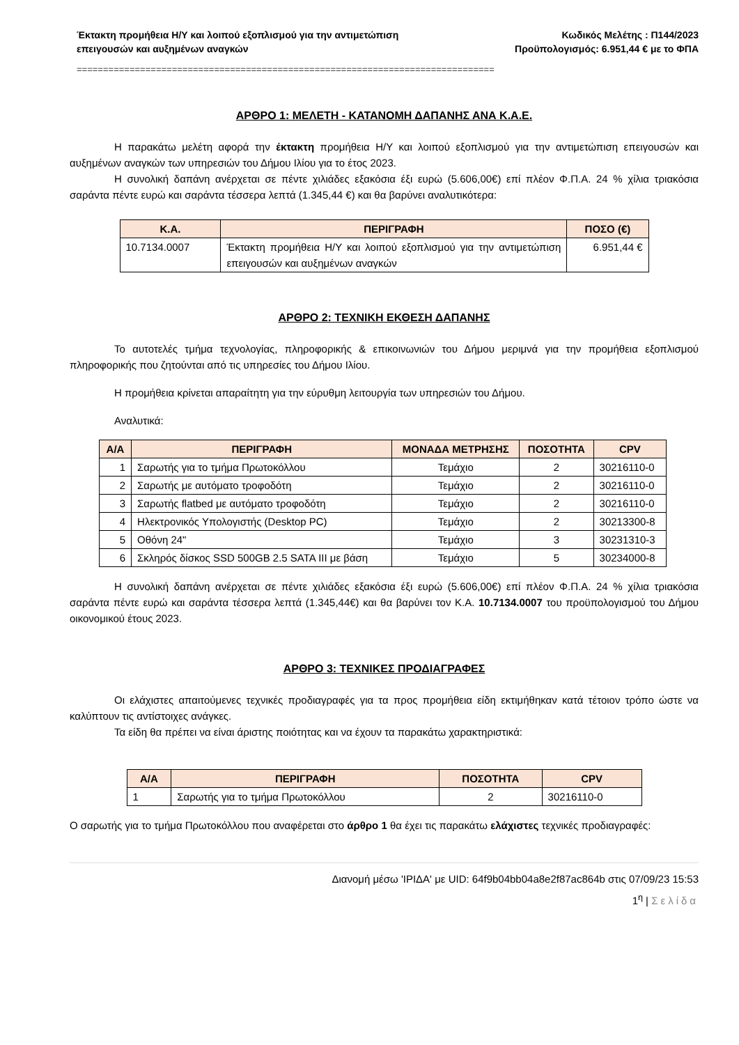Έκτακτη προμήθεια Η/Υ και λοιπού εξοπλισμού για την αντιμετώπιση
επειγουσών και αυξημένων αναγκών
Κωδικός Μελέτης : Π144/2023
Προϋπολογισμός: 6.951,44 € με το ΦΠΑ
===============================================================================
ΑΡΘΡΟ 1: ΜΕΛΕΤΗ - ΚΑΤΑΝΟΜΗ ΔΑΠΑΝΗΣ ΑΝΑ Κ.Α.Ε.
Η παρακάτω μελέτη αφορά την έκτακτη προμήθεια Η/Υ και λοιπού εξοπλισμού για την αντιμετώπιση επειγουσών και αυξημένων αναγκών των υπηρεσιών του Δήμου Ιλίου για το έτος 2023.
Η συνολική δαπάνη ανέρχεται σε πέντε χιλιάδες εξακόσια έξι ευρώ (5.606,00€) επί πλέον Φ.Π.Α. 24 % χίλια τριακόσια σαράντα πέντε ευρώ και σαράντα τέσσερα λεπτά (1.345,44 €) και θα βαρύνει αναλυτικότερα:
| Κ.Α. | ΠΕΡΙΓΡΑΦΗ | ΠΟΣΟ (€) |
| --- | --- | --- |
| 10.7134.0007 | Έκτακτη προμήθεια Η/Υ και λοιπού εξοπλισμού για την αντιμετώπιση επειγουσών και αυξημένων αναγκών | 6.951,44 € |
ΑΡΘΡΟ 2: ΤΕΧΝΙΚΗ ΕΚΘΕΣΗ ΔΑΠΑΝΗΣ
Το αυτοτελές τμήμα τεχνολογίας, πληροφορικής & επικοινωνιών του Δήμου μεριμνά για την προμήθεια εξοπλισμού πληροφορικής που ζητούνται από τις υπηρεσίες του Δήμου Ιλίου.
Η προμήθεια κρίνεται απαραίτητη για την εύρυθμη λειτουργία των υπηρεσιών του Δήμου.
Αναλυτικά:
| Α/Α | ΠΕΡΙΓΡΑΦΗ | ΜΟΝΑΔΑ ΜΕΤΡΗΣΗΣ | ΠΟΣΟΤΗΤΑ | CPV |
| --- | --- | --- | --- | --- |
| 1 | Σαρωτής για το τμήμα Πρωτοκόλλου | Τεμάχιο | 2 | 30216110-0 |
| 2 | Σαρωτής με αυτόματο τροφοδότη | Τεμάχιο | 2 | 30216110-0 |
| 3 | Σαρωτής flatbed με αυτόματο τροφοδότη | Τεμάχιο | 2 | 30216110-0 |
| 4 | Ηλεκτρονικός Υπολογιστής (Desktop PC) | Τεμάχιο | 2 | 30213300-8 |
| 5 | Οθόνη 24" | Τεμάχιο | 3 | 30231310-3 |
| 6 | Σκληρός δίσκος SSD 500GB 2.5 SATA III με βάση | Τεμάχιο | 5 | 30234000-8 |
Η συνολική δαπάνη ανέρχεται σε πέντε χιλιάδες εξακόσια έξι ευρώ (5.606,00€) επί πλέον Φ.Π.Α. 24 % χίλια τριακόσια σαράντα πέντε ευρώ και σαράντα τέσσερα λεπτά (1.345,44€) και θα βαρύνει τον Κ.Α. 10.7134.0007 του προϋπολογισμού του Δήμου οικονομικού έτους 2023.
ΑΡΘΡΟ 3: ΤΕΧΝΙΚΕΣ ΠΡΟΔΙΑΓΡΑΦΕΣ
Οι ελάχιστες απαιτούμενες τεχνικές προδιαγραφές για τα προς προμήθεια είδη εκτιμήθηκαν κατά τέτοιον τρόπο ώστε να καλύπτουν τις αντίστοιχες ανάγκες.
Τα είδη θα πρέπει να είναι άριστης ποιότητας και να έχουν τα παρακάτω χαρακτηριστικά:
| Α/Α | ΠΕΡΙΓΡΑΦΗ | ΠΟΣΟΤΗΤΑ | CPV |
| --- | --- | --- | --- |
| 1 | Σαρωτής για το τμήμα Πρωτοκόλλου | 2 | 30216110-0 |
Ο σαρωτής για το τμήμα Πρωτοκόλλου που αναφέρεται στο άρθρο 1 θα έχει τις παρακάτω ελάχιστες τεχνικές προδιαγραφές:
Διανομή μέσω 'ΙΡΙΔΑ' με UID: 64f9b04bb04a8e2f87ac864b στις 07/09/23 15:53
1<sup>η</sup> | Σελίδα